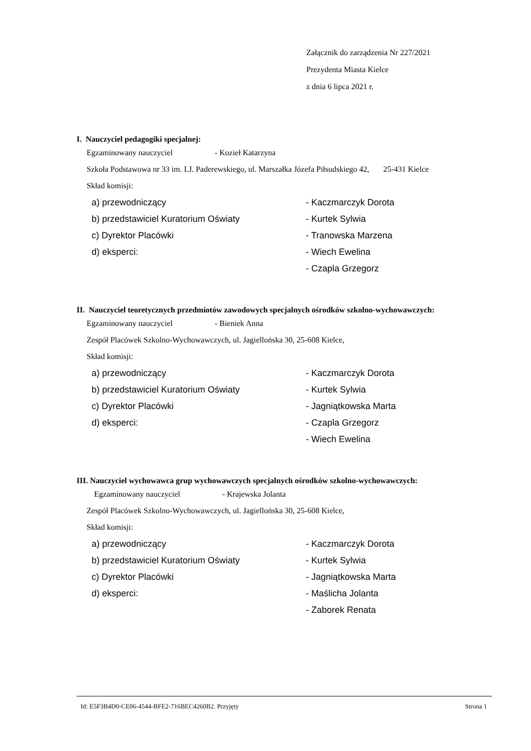Załącznik do zarządzenia Nr 227/2021
Prezydenta Miasta Kielce
z dnia 6 lipca 2021 r.
I. Nauczyciel pedagogiki specjalnej:
Egzaminowany nauczyciel - Kozieł Katarzyna
Szkoła Podstawowa nr 33 im. I.J. Paderewskiego, ul. Marszałka Józefa Piłsudskiego 42, 25-431 Kielce
Skład komisji:
| a) przewodniczący | - Kaczmarczyk Dorota |
| b) przedstawiciel Kuratorium Oświaty | - Kurtek Sylwia |
| c) Dyrektor Placówki | - Tranowska Marzena |
| d) eksperci: | - Wiech Ewelina |
| | - Czapla Grzegorz |
II. Nauczyciel teoretycznych przedmiotów zawodowych specjalnych ośrodków szkolno-wychowawczych:
Egzaminowany nauczyciel - Bieniek Anna
Zespół Placówek Szkolno-Wychowawczych, ul. Jagiellońska 30, 25-608 Kielce,
Skład komisji:
| a) przewodniczący | - Kaczmarczyk Dorota |
| b) przedstawiciel Kuratorium Oświaty | - Kurtek Sylwia |
| c) Dyrektor Placówki | - Jagniątkowska Marta |
| d) eksperci: | - Czapla Grzegorz |
| | - Wiech Ewelina |
III. Nauczyciel wychowawca grup wychowawczych specjalnych ośrodków szkolno-wychowawczych:
Egzaminowany nauczyciel - Krajewska Jolanta
Zespół Placówek Szkolno-Wychowawczych, ul. Jagiellońska 30, 25-608 Kielce,
Skład komisji:
| a) przewodniczący | - Kaczmarczyk Dorota |
| b) przedstawiciel Kuratorium Oświaty | - Kurtek Sylwia |
| c) Dyrektor Placówki | - Jagniątkowska Marta |
| d) eksperci: | - Maślicha Jolanta |
| | - Zaborek Renata |
Id: E5F3B4D0-CE06-4544-BFE2-716BEC4260B2. Przyjęty Strona 1